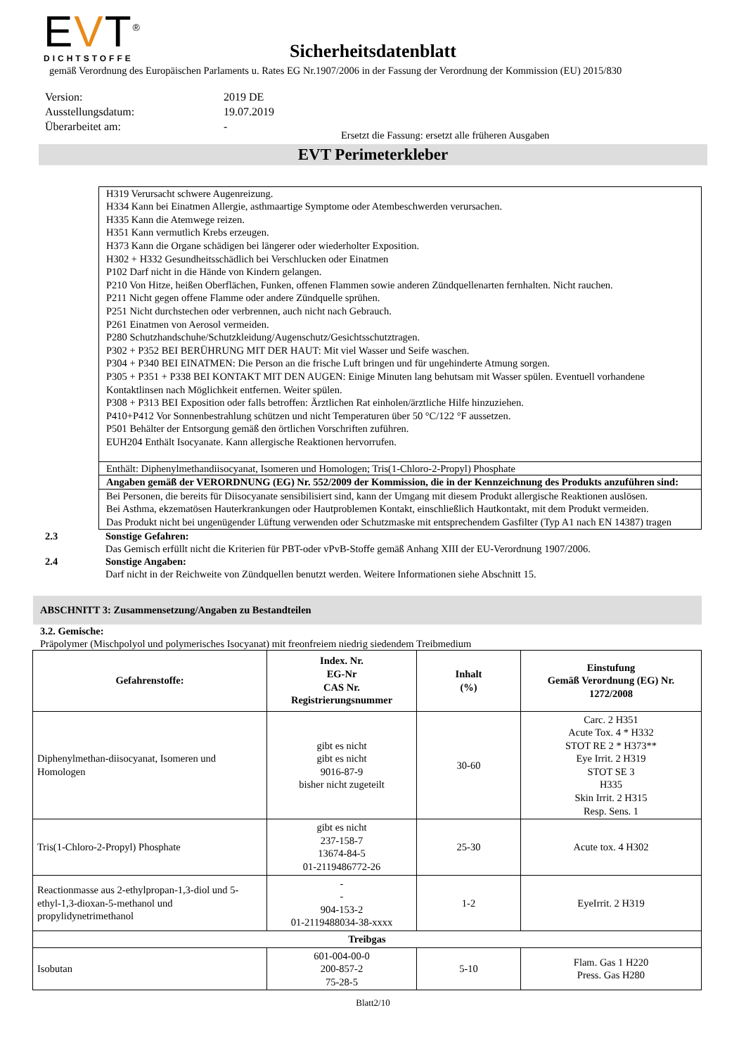EVT<sup>®</sup>
DICHTSTOFFE
Sicherheitsdatenblatt
gemäß Verordnung des Europäischen Parlaments u. Rates EG Nr.1907/2006 in der Fassung der Verordnung der Kommission (EU) 2015/830
Version: 2019 DE
Ausstellungsdatum: 19.07.2019
Überarbeitet am: -
Ersetzt die Fassung: ersetzt alle früheren Ausgaben
EVT Perimeterkleber
| H319 Verursacht schwere Augenreizung. H334 Kann bei Einatmen Allergie, asthmaartige Symptome oder Atembeschwerden verursachen. H335 Kann die Atemwege reizen. H351 Kann vermutlich Krebs erzeugen. H373 Kann die Organe schädigen bei längerer oder wiederholter Exposition. H302 + H332 Gesundheitsschädlich bei Verschlucken oder Einatmen P102 Darf nicht in die Hände von Kindern gelangen. P210 Von Hitze, heißen Oberflächen, Funken, offenen Flammen sowie anderen Zündquellenarten fernhalten. Nicht rauchen. P211 Nicht gegen offene Flamme oder andere Zündquelle sprühen. P251 Nicht durchstechen oder verbrennen, auch nicht nach Gebrauch. P261 Einatmen von Aerosol vermeiden. P280 Schutzhandschuhe/Schutzkleidung/Augenschutz/Gesichtsschutztragen. P302 + P352 BEI BERÜHRUNG MIT DER HAUT: Mit viel Wasser und Seife waschen. P304 + P340 BEI EINATMEN: Die Person an die frische Luft bringen und für ungehinderte Atmung sorgen. P305 + P351 + P338 BEI KONTAKT MIT DEN AUGEN: Einige Minuten lang behutsam mit Wasser spülen. Eventuell vorhandene Kontaktlinsen nach Möglichkeit entfernen. Weiter spülen. P308 + P313 BEI Exposition oder falls betroffen: Ärztlichen Rat einholen/ärztliche Hilfe hinzuziehen. P410+P412 Vor Sonnenbestrahlung schützen und nicht Temperaturen über 50 °C/122 °F aussetzen. P501 Behälter der Entsorgung gemäß den örtlichen Vorschriften zuführen. EUH204 Enthält Isocyanate. Kann allergische Reaktionen hervorrufen. |
| Enthält: Diphenylmethandiisocyanat, Isomeren und Homologen; Tris(1-Chloro-2-Propyl) Phosphate |
| Angaben gemäß der VERORDNUNG (EG) Nr. 552/2009 der Kommission, die in der Kennzeichnung des Produkts anzuführen sind: |
| Bei Personen, die bereits für Diisocyanate sensibilisiert sind, kann der Umgang mit diesem Produkt allergische Reaktionen auslösen. Bei Asthma, ekzematösen Hauterkrankungen oder Hautproblemen Kontakt, einschließlich Hautkontakt, mit dem Produkt vermeiden. Das Produkt nicht bei ungenügender Lüftung verwenden oder Schutzmaske mit entsprechendem Gasfilter (Typ A1 nach EN 14387) tragen |
2.3 Sonstige Gefahren:
Das Gemisch erfüllt nicht die Kriterien für PBT-oder vPvB-Stoffe gemäß Anhang XIII der EU-Verordnung 1907/2006.
2.4 Sonstige Angaben:
Darf nicht in der Reichweite von Zündquellen benutzt werden. Weitere Informationen siehe Abschnitt 15.
ABSCHNITT 3: Zusammensetzung/Angaben zu Bestandteilen
3.2. Gemische:
Präpolymer (Mischpolyol und polymerisches Isocyanat) mit freonfreiem niedrig siedendem Treibmedium
| Gefahrenstoffe: | Index. Nr. EG-Nr CAS Nr. Registrierungsnummer | Inhalt (%) | Einstufung Gemäß Verordnung (EG) Nr. 1272/2008 |
| --- | --- | --- | --- |
| Diphenylmethan-diisocyanat, Isomeren und Homologen | gibt es nicht gibt es nicht 9016-87-9 bisher nicht zugeteilt | 30-60 | Carc. 2 H351 Acute Tox. 4 * H332 STOT RE 2 * H373** Eye Irrit. 2 H319 STOT SE 3 H335 Skin Irrit. 2 H315 Resp. Sens. 1 |
| Tris(1-Chloro-2-Propyl) Phosphate | gibt es nicht 237-158-7 13674-84-5 01-2119486772-26 | 25-30 | Acute tox. 4 H302 |
| Reactionmasse aus 2-ethylpropan-1,3-diol und 5-ethyl-1,3-dioxan-5-methanol und propylidynetrimethanol | - - 904-153-2 01-2119488034-38-xxxx | 1-2 | EyeIrrit. 2 H319 |
| Treibgas | | | |
| Isobutan | 601-004-00-0 200-857-2 75-28-5 | 5-10 | Flam. Gas 1 H220 Press. Gas H280 |
Blatt2/10